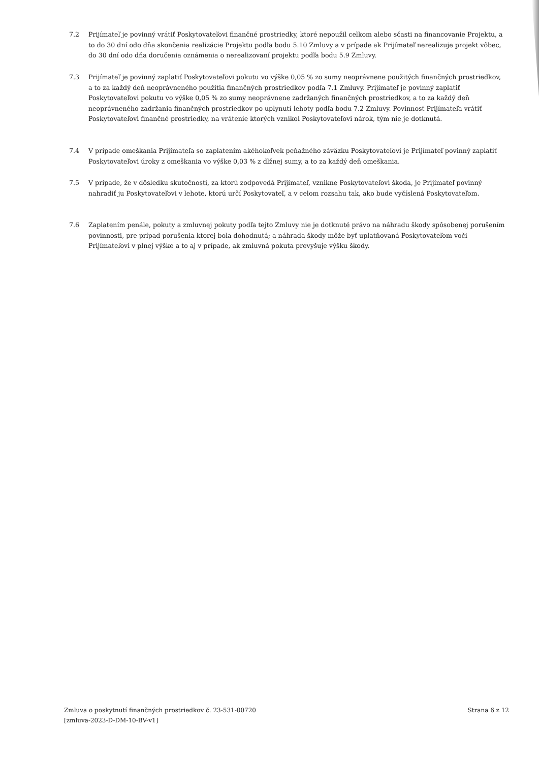7.2 Prijímateľ je povinný vrátiť Poskytovateľovi finančné prostriedky, ktoré nepoužil celkom alebo sčasti na financovanie Projektu, a to do 30 dní odo dňa skončenia realizácie Projektu podľa bodu 5.10 Zmluvy a v prípade ak Prijímateľ nerealizuje projekt vôbec, do 30 dní odo dňa doručenia oznámenia o nerealizovaní projektu podľa bodu 5.9 Zmluvy.
7.3 Prijímateľ je povinný zaplatiť Poskytovateľovi pokutu vo výške 0,05 % zo sumy neoprávnene použitých finančných prostriedkov, a to za každý deň neoprávneného použitia finančných prostriedkov podľa 7.1 Zmluvy. Prijímateľ je povinný zaplatiť Poskytovateľovi pokutu vo výške 0,05 % zo sumy neoprávnene zadržaných finančných prostriedkov, a to za každý deň neoprávneného zadržania finančných prostriedkov po uplynutí lehoty podľa bodu 7.2 Zmluvy. Povinnosť Prijímateľa vrátiť Poskytovateľovi finančné prostriedky, na vrátenie ktorých vznikol Poskytovateľovi nárok, tým nie je dotknutá.
7.4 V prípade omeškania Prijímateľa so zaplatením akéhokoľvek peňažného záväzku Poskytovateľovi je Prijímateľ povinný zaplatiť Poskytovateľovi úroky z omeškania vo výške 0,03 % z dlžnej sumy, a to za každý deň omeškania.
7.5 V prípade, že v dôsledku skutočnosti, za ktorú zodpovedá Prijímateľ, vznikne Poskytovateľovi škoda, je Prijímateľ povinný nahradiť ju Poskytovateľovi v lehote, ktorú určí Poskytovateľ, a v celom rozsahu tak, ako bude vyčíslená Poskytovateľom.
7.6 Zaplatením penále, pokuty a zmluvnej pokuty podľa tejto Zmluvy nie je dotknuté právo na náhradu škody spôsobenej porušením povinnosti, pre prípad porušenia ktorej bola dohodnutá; a náhrada škody môže byť uplatňovaná Poskytovateľom voči Prijímateľovi v plnej výške a to aj v prípade, ak zmluvná pokuta prevyšuje výšku škody.
Zmluva o poskytnutí finančných prostriedkov č. 23-531-00720
[zmluva-2023-D-DM-10-BV-v1]
Strana 6 z 12